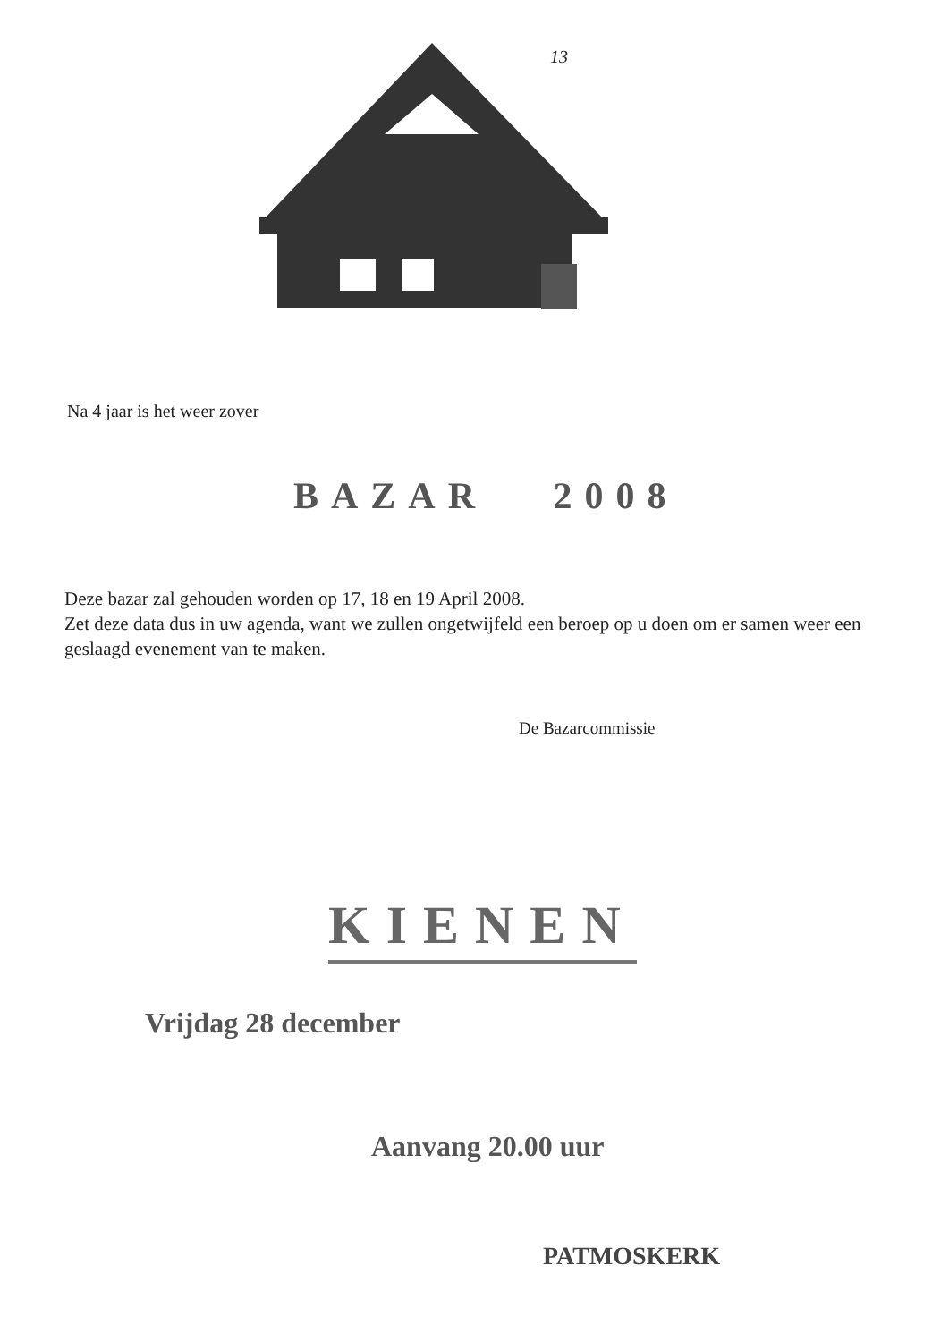13
Na 4 jaar is het weer zover
BAZAR 2008
Deze bazar zal gehouden worden op 17, 18 en 19 April 2008.
Zet deze data dus in uw agenda, want we zullen ongetwijfeld een beroep op u doen om er samen weer een geslaagd evenement van te maken.
De Bazarcommissie
KIENEN
Vrijdag 28 december
Aanvang 20.00 uur
PATMOSKERK